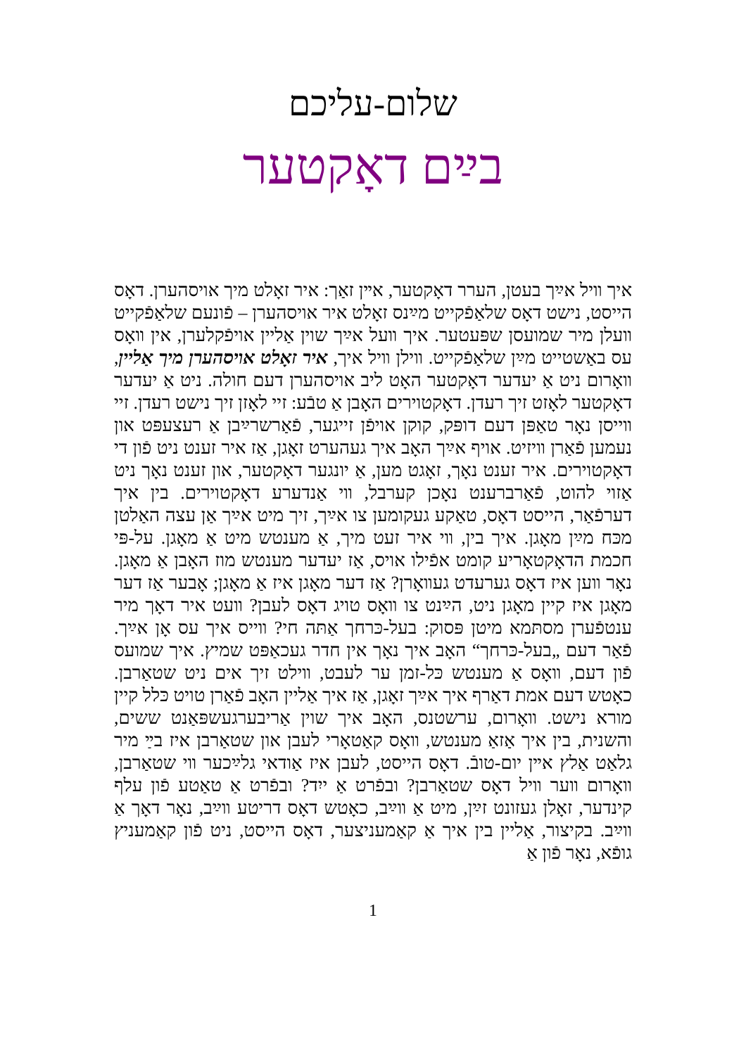שלום-עליכם
בײַם דאָקטער
איך װיל אײַך בעטן, הערר דאָקטער, אײן זאַך: איר זאָלט מיך אויסהערן. דאָס הייסט, נישט דאָס שלאַפֿקייט מײַנס זאָלט איר אויסהערן – פֿונעם שלאַפֿקייט װעלן מיר שמועסן שפּעטער. איך װעל אײַך שוין אַליין אויפֿקלערן, אין װאָס עס באַשטייט מײַן שלאַפֿקייט. װילן װיל איך, איר זאָלט אויסהערן מיך אַליין, װאָרום ניט אַ יעדער דאָקטער האָט ליב אויסהערן דעם חולה. ניט אַ יעדער דאָקטער לאָזט זיך רעדן. דאָקטוירים האָבן אַ טבֿע: זיי לאָזן זיך נישט רעדן. זיי װייסן נאָר טאַפּן דעם דופּק, קוקן אויפֿן זייגער, פֿאַרשרײַבן אַ רעצעפּט און נעמען פֿאַרן װיזיט. אויף אײַך האָב איך געהערט זאָגן, אַז איר זענט ניט פֿון די דאָקטוירים. איר זענט נאָך, זאָגט מען, אַ יונגער דאָקטער, און זענט נאָך ניט אַזוי להוט, פֿאַרברענט נאָכן קערבל, װי אַנדערע דאָקטוירים. בין איך דערפֿאַר, הייסט דאָס, טאַקע געקומען צו אײַך, זיך מיט אײַך אַן עצה האַלטן מכּח מײַן מאָגן. איך בין, װי איר זעט מיך, אַ מענטש מיט אַ מאָגן. על-פּי חכמת הדאָקטאָריע קומט אפֿילו אויס, אַז יעדער מענטש מוז האָבן אַ מאָגן. נאָר װען איז דאָס גערעדט געװאָרן? אַז דער מאָגן איז אַ מאָגן; אָבער אַז דער מאָגן איז קיין מאָגן ניט, הײַנט צו װאָס טויג דאָס לעבן? װעט איר דאָך מיר ענטפֿערן מסתּמא מיטן פּסוק: בעל-כּרחך אַתּה חי? װייס איך עס אָן אײַך. פֿאַר דעם „בעל-כּרחך“ האָב איך נאָך אין חדר געכאַפּט שמיץ. איך שמועס פֿון דעם, װאָס אַ מענטש כּל-זמן ער לעבט, װילט זיך אים ניט שטאַרבן. כאָטש דעם אמת דאַרף איך אײַך זאָגן, אַז איך אַליין האָב פֿאַרן טויט כּלל קיין מורא נישט. װאָרום, ערשטנס, האָב איך שוין אַריבערגעשפּאַנט ששים, והשנית, בין איך אַזאַ מענטש, װאָס קאַטאָרי לעבן און שטאַרבן איז בײַ מיר גלאַט אַלץ אײן יום-טובֿ. דאָס הייסט, לעבן איז אַודאי גלײַכער װי שטאַרבן, װאָרום װער װיל דאָס שטאַרבן? ובפֿרט אַ ייִד? ובפֿרט אַ טאַטע פֿון עלף קינדער, זאָלן געזונט זײַן, מיט אַ װײַב, כאָטש דאָס דריטע װײַב, נאָר דאָך אַ װײַב. בקיצור, אַליין בין איך אַ קאַמעניצער, דאָס הייסט, ניט פֿון קאַמעניץ גופֿא, נאָר פֿון אַ
1